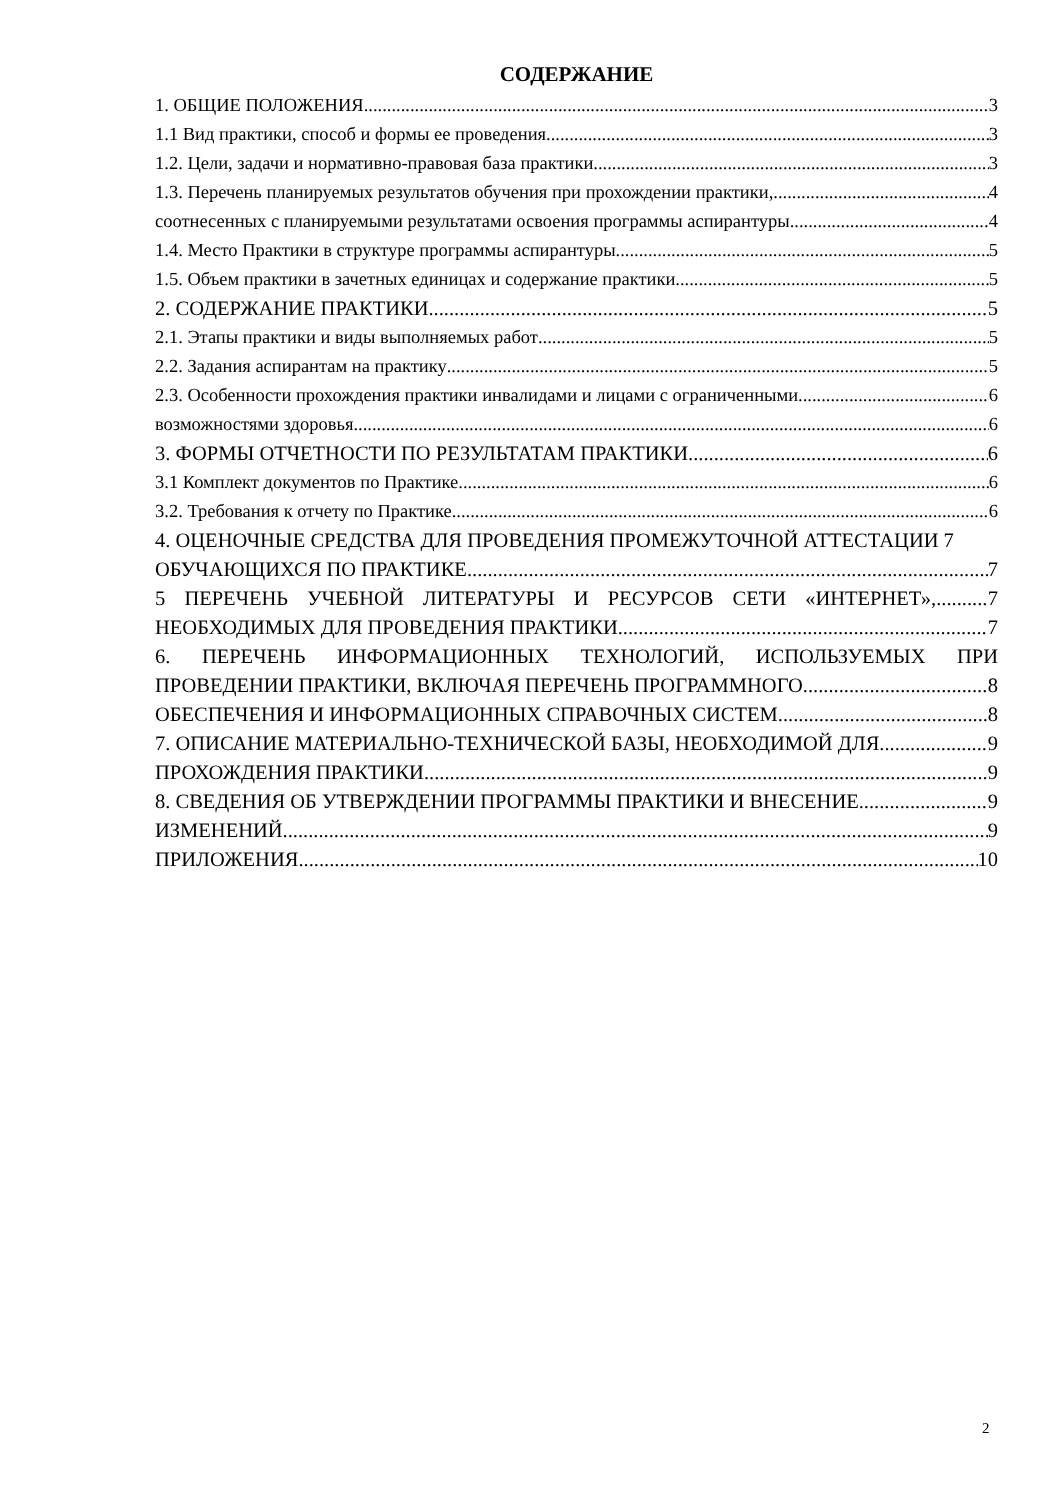СОДЕРЖАНИЕ
1. ОБЩИЕ ПОЛОЖЕНИЯ 3
1.1 Вид практики, способ и формы ее проведения 3
1.2. Цели, задачи и нормативно-правовая база практики 3
1.3. Перечень планируемых результатов обучения при прохождении практики, 4
соотнесенных с планируемыми результатами освоения программы аспирантуры 4
1.4. Место Практики в структуре программы аспирантуры 5
1.5. Объем практики в зачетных единицах и содержание практики 5
2. СОДЕРЖАНИЕ ПРАКТИКИ 5
2.1. Этапы практики и виды выполняемых работ 5
2.2. Задания аспирантам на практику 5
2.3. Особенности прохождения практики инвалидами и лицами с ограниченными 6
возможностями здоровья 6
3. ФОРМЫ ОТЧЕТНОСТИ ПО РЕЗУЛЬТАТАМ ПРАКТИКИ 6
3.1 Комплект документов по Практике 6
3.2. Требования к отчету по Практике 6
4. ОЦЕНОЧНЫЕ СРЕДСТВА ДЛЯ ПРОВЕДЕНИЯ ПРОМЕЖУТОЧНОЙ АТТЕСТАЦИИ 7
ОБУЧАЮЩИХСЯ ПО ПРАКТИКЕ 7
5 ПЕРЕЧЕНЬ УЧЕБНОЙ ЛИТЕРАТУРЫ И РЕСУРСОВ СЕТИ «ИНТЕРНЕТ», 7
НЕОБХОДИМЫХ ДЛЯ ПРОВЕДЕНИЯ ПРАКТИКИ 7
6. ПЕРЕЧЕНЬ ИНФОРМАЦИОННЫХ ТЕХНОЛОГИЙ, ИСПОЛЬЗУЕМЫХ ПРИ
ПРОВЕДЕНИИ ПРАКТИКИ, ВКЛЮЧАЯ ПЕРЕЧЕНЬ ПРОГРАММНОГО 8
ОБЕСПЕЧЕНИЯ И ИНФОРМАЦИОННЫХ СПРАВОЧНЫХ СИСТЕМ 8
7. ОПИСАНИЕ МАТЕРИАЛЬНО-ТЕХНИЧЕСКОЙ БАЗЫ, НЕОБХОДИМОЙ ДЛЯ 9
ПРОХОЖДЕНИЯ ПРАКТИКИ 9
8. СВЕДЕНИЯ ОБ УТВЕРЖДЕНИИ ПРОГРАММЫ ПРАКТИКИ И ВНЕСЕНИЕ 9
ИЗМЕНЕНИЙ 9
ПРИЛОЖЕНИЯ 10
2